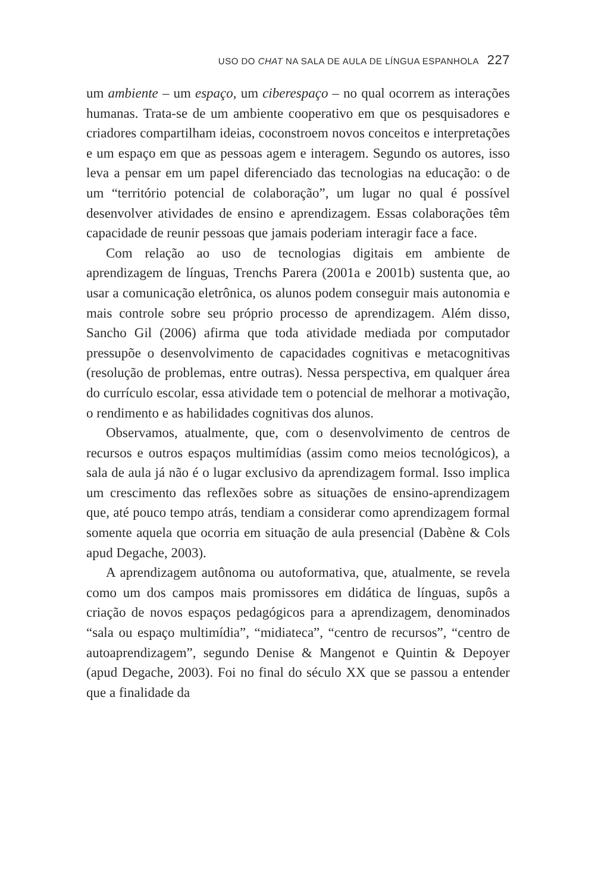USO DO CHAT NA SALA DE AULA DE LÍNGUA ESPANHOLA 227
um ambiente – um espaço, um ciberespaço – no qual ocorrem as interações humanas. Trata-se de um ambiente cooperativo em que os pesquisadores e criadores compartilham ideias, coconstroem novos conceitos e interpretações e um espaço em que as pessoas agem e interagem. Segundo os autores, isso leva a pensar em um papel diferenciado das tecnologias na educação: o de um “território potencial de colaboração”, um lugar no qual é possível desenvolver atividades de ensino e aprendizagem. Essas colaborações têm capacidade de reunir pessoas que jamais poderiam interagir face a face.
Com relação ao uso de tecnologias digitais em ambiente de aprendizagem de línguas, Trenchs Parera (2001a e 2001b) sustenta que, ao usar a comunicação eletrônica, os alunos podem conseguir mais autonomia e mais controle sobre seu próprio processo de aprendizagem. Além disso, Sancho Gil (2006) afirma que toda atividade mediada por computador pressupõe o desenvolvimento de capacidades cognitivas e metacognitivas (resolução de problemas, entre outras). Nessa perspectiva, em qualquer área do currículo escolar, essa atividade tem o potencial de melhorar a motivação, o rendimento e as habilidades cognitivas dos alunos.
Observamos, atualmente, que, com o desenvolvimento de centros de recursos e outros espaços multimídias (assim como meios tecnológicos), a sala de aula já não é o lugar exclusivo da aprendizagem formal. Isso implica um crescimento das reflexões sobre as situações de ensino-aprendizagem que, até pouco tempo atrás, tendiam a considerar como aprendizagem formal somente aquela que ocorria em situação de aula presencial (Dabène & Cols apud Degache, 2003).
A aprendizagem autônoma ou autoformativa, que, atualmente, se revela como um dos campos mais promissores em didática de línguas, supôs a criação de novos espaços pedagógicos para a aprendizagem, denominados “sala ou espaço multimídia”, “midiateca”, “centro de recursos”, “centro de autoaprendizagem”, segundo Denise & Mangenot e Quintin & Depoyer (apud Degache, 2003). Foi no final do século XX que se passou a entender que a finalidade da